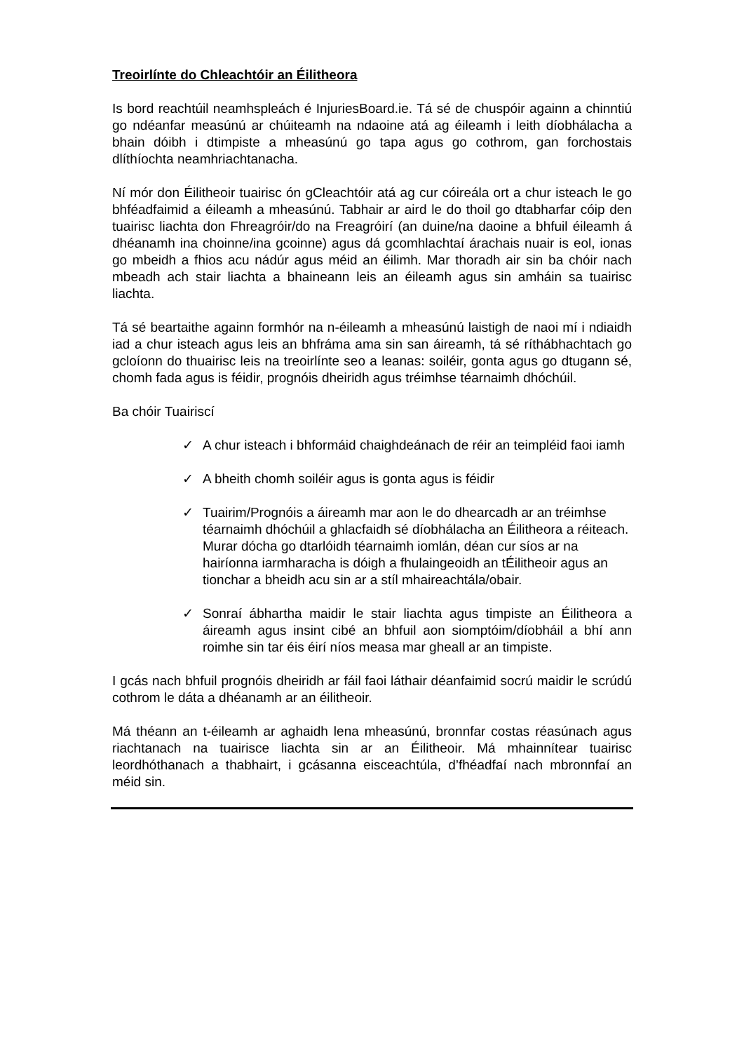Treoirlínte do Chleachtóir an Éilitheora
Is bord reachtúil neamhspleách é InjuriesBoard.ie. Tá sé de chuspóir againn a chinntiú go ndéanfar measúnú ar chúiteamh na ndaoine atá ag éileamh i leith díobhálacha a bhain dóibh i dtimpiste a mheasúnú go tapa agus go cothrom, gan forchostais dlíthíochta neamhriachtanacha.
Ní mór don Éilitheoir tuairisc ón gCleachtóir atá ag cur cóireála ort a chur isteach le go bhféadfaimid a éileamh a mheasúnú. Tabhair ar aird le do thoil go dtabharfar cóip den tuairisc liachta don Fhreagróir/do na Freagróirí (an duine/na daoine a bhfuil éileamh á dhéanamh ina choinne/ina gcoinne) agus dá gcomhlachtaí árachais nuair is eol, ionas go mbeidh a fhios acu nádúr agus méid an éilimh. Mar thoradh air sin ba chóir nach mbeadh ach stair liachta a bhaineann leis an éileamh agus sin amháin sa tuairisc liachta.
Tá sé beartaithe againn formhór na n-éileamh a mheasúnú laistigh de naoi mí i ndiaidh iad a chur isteach agus leis an bhfráma ama sin san áireamh, tá sé ríthábhachtach go gcloíonn do thuairisc leis na treoirlínte seo a leanas: soiléir, gonta agus go dtugann sé, chomh fada agus is féidir, prognóis dheiridh agus tréimhse téarnaimh dhóchúil.
Ba chóir Tuairiscí
✓ A chur isteach i bhformáid chaighdeánach de réir an teimpléid faoi iamh
✓ A bheith chomh soiléir agus is gonta agus is féidir
✓ Tuairim/Prognóis a áireamh mar aon le do dhearcadh ar an tréimhse téarnaimh dhóchúil a ghlacfaidh sé díobhálacha an Éilitheora a réiteach. Murar dócha go dtarlóidh téarnaimh iomlán, déan cur síos ar na hairíonna iarmharacha is dóigh a fhulaingeoidh an tÉilitheoir agus an tionchar a bheidh acu sin ar a stíl mhaireachtála/obair.
✓ Sonraí ábhartha maidir le stair liachta agus timpiste an Éilitheora a áireamh agus insint cibé an bhfuil aon siomptóim/díobháil a bhí ann roimhe sin tar éis éirí níos measa mar gheall ar an timpiste.
I gcás nach bhfuil prognóis dheiridh ar fáil faoi láthair déanfaimid socrú maidir le scrúdú cothrom le dáta a dhéanamh ar an éilitheoir.
Má théann an t-éileamh ar aghaidh lena mheasúnú, bronnfar costas réasúnach agus riachtanach na tuairisce liachta sin ar an Éilitheoir. Má mhainnítear tuairisc leordhóthanach a thabhairt, i gcásanna eisceachtúla, d’fhéadfaí nach mbronnfaí an méid sin.